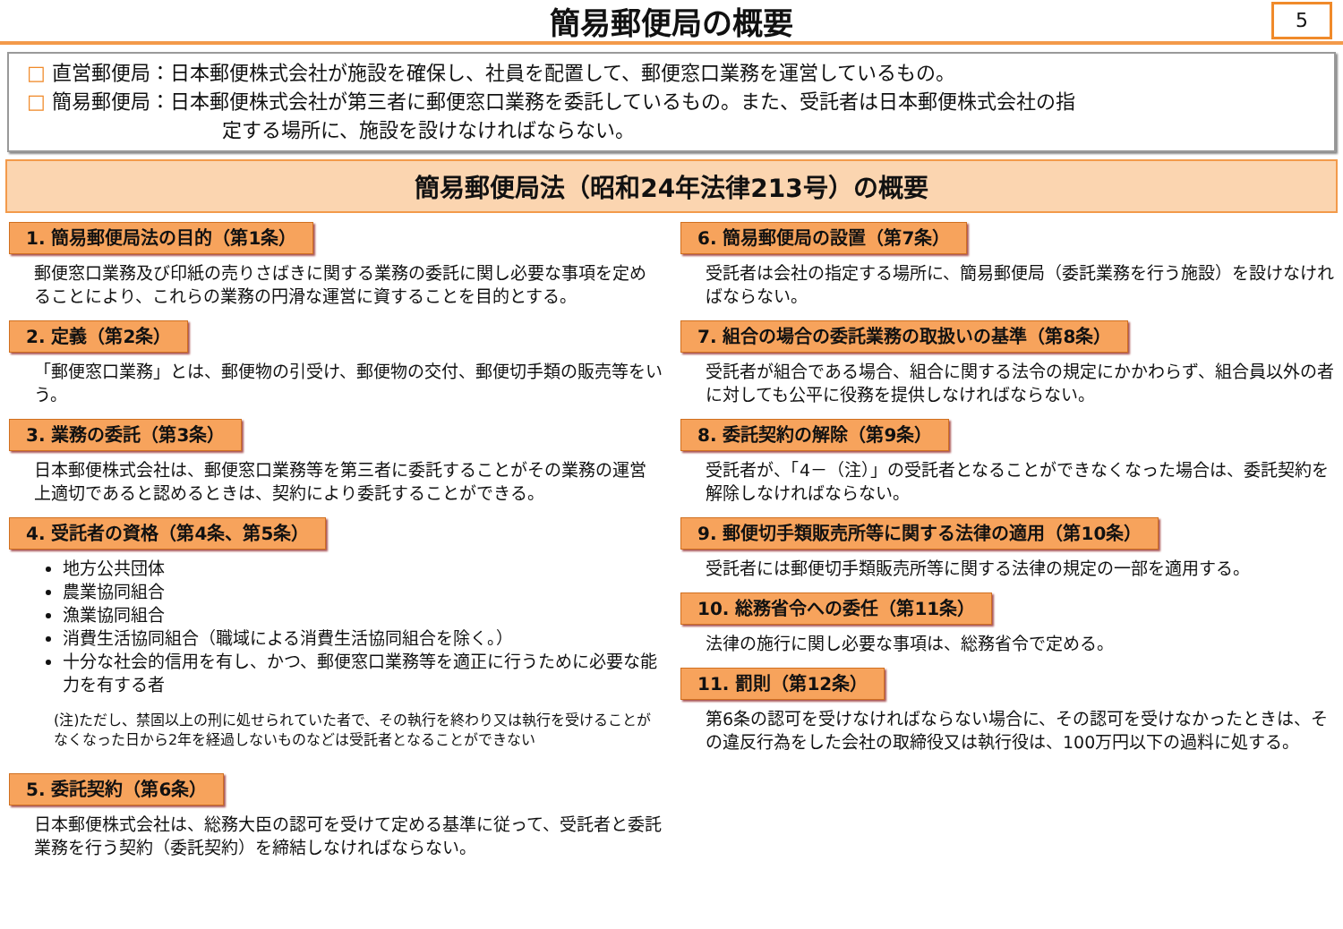簡易郵便局の概要
5
□ 直営郵便局：日本郵便株式会社が施設を確保し、社員を配置して、郵便窓口業務を運営しているもの。
□ 簡易郵便局：日本郵便株式会社が第三者に郵便窓口業務を委託しているもの。また、受託者は日本郵便株式会社の指
定する場所に、施設を設けなければならない。
簡易郵便局法（昭和24年法律213号）の概要
1. 簡易郵便局法の目的（第1条）
郵便窓口業務及び印紙の売りさばきに関する業務の委託に関し必要な事項を定めることにより、これらの業務の円滑な運営に資することを目的とする。
2. 定義（第2条）
「郵便窓口業務」とは、郵便物の引受け、郵便物の交付、郵便切手類の販売等をいう。
3. 業務の委託（第3条）
日本郵便株式会社は、郵便窓口業務等を第三者に委託することがその業務の運営上適切であると認めるときは、契約により委託することができる。
4. 受託者の資格（第4条、第5条）
地方公共団体
農業協同組合
漁業協同組合
消費生活協同組合（職域による消費生活協同組合を除く。）
十分な社会的信用を有し、かつ、郵便窓口業務等を適正に行うために必要な能力を有する者
(注)ただし、禁固以上の刑に処せられていた者で、その執行を終わり又は執行を受けることがなくなった日から2年を経過しないものなどは受託者となることができない
5. 委託契約（第6条）
日本郵便株式会社は、総務大臣の認可を受けて定める基準に従って、受託者と委託業務を行う契約（委託契約）を締結しなければならない。
6. 簡易郵便局の設置（第7条）
受託者は会社の指定する場所に、簡易郵便局（委託業務を行う施設）を設けなければならない。
7. 組合の場合の委託業務の取扱いの基準（第8条）
受託者が組合である場合、組合に関する法令の規定にかかわらず、組合員以外の者に対しても公平に役務を提供しなければならない。
8. 委託契約の解除（第9条）
受託者が、「4－（注）」の受託者となることができなくなった場合は、委託契約を解除しなければならない。
9. 郵便切手類販売所等に関する法律の適用（第10条）
受託者には郵便切手類販売所等に関する法律の規定の一部を適用する。
10. 総務省令への委任（第11条）
法律の施行に関し必要な事項は、総務省令で定める。
11. 罰則（第12条）
第6条の認可を受けなければならない場合に、その認可を受けなかったときは、その違反行為をした会社の取締役又は執行役は、100万円以下の過料に処する。